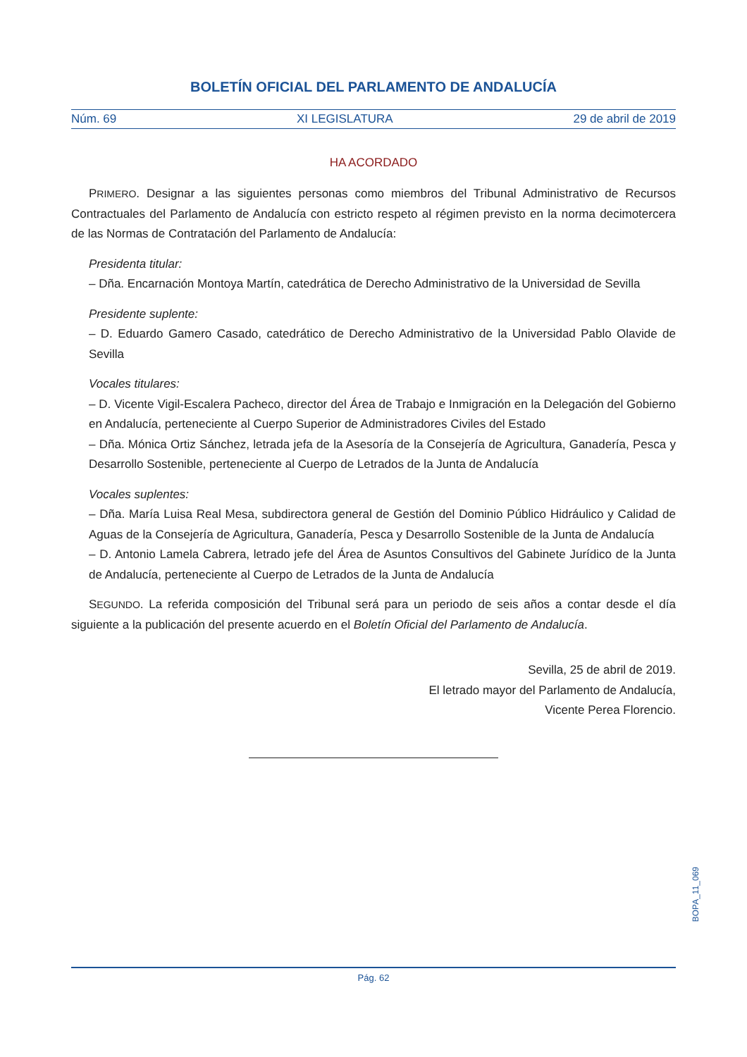BOLETÍN OFICIAL DEL PARLAMENTO DE ANDALUCÍA
Núm. 69 XI LEGISLATURA 29 de abril de 2019
HA ACORDADO
PRIMERO. Designar a las siguientes personas como miembros del Tribunal Administrativo de Recursos Contractuales del Parlamento de Andalucía con estricto respeto al régimen previsto en la norma decimotercera de las Normas de Contratación del Parlamento de Andalucía:
Presidenta titular:
– Dña. Encarnación Montoya Martín, catedrática de Derecho Administrativo de la Universidad de Sevilla
Presidente suplente:
– D. Eduardo Gamero Casado, catedrático de Derecho Administrativo de la Universidad Pablo Olavide de Sevilla
Vocales titulares:
– D. Vicente Vigil-Escalera Pacheco, director del Área de Trabajo e Inmigración en la Delegación del Gobierno en Andalucía, perteneciente al Cuerpo Superior de Administradores Civiles del Estado
– Dña. Mónica Ortiz Sánchez, letrada jefa de la Asesoría de la Consejería de Agricultura, Ganadería, Pesca y Desarrollo Sostenible, perteneciente al Cuerpo de Letrados de la Junta de Andalucía
Vocales suplentes:
– Dña. María Luisa Real Mesa, subdirectora general de Gestión del Dominio Público Hidráulico y Calidad de Aguas de la Consejería de Agricultura, Ganadería, Pesca y Desarrollo Sostenible de la Junta de Andalucía
– D. Antonio Lamela Cabrera, letrado jefe del Área de Asuntos Consultivos del Gabinete Jurídico de la Junta de Andalucía, perteneciente al Cuerpo de Letrados de la Junta de Andalucía
SEGUNDO. La referida composición del Tribunal será para un periodo de seis años a contar desde el día siguiente a la publicación del presente acuerdo en el Boletín Oficial del Parlamento de Andalucía.
Sevilla, 25 de abril de 2019.
El letrado mayor del Parlamento de Andalucía,
Vicente Perea Florencio.
BOPA_11_069
Pág. 62